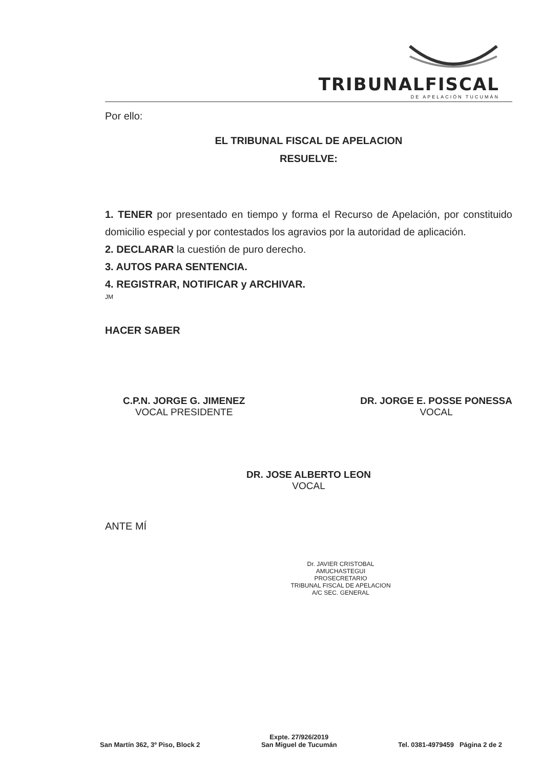TRIBUNALFISCAL
DE APELACIÓN TUCUMÁN
Por ello:
EL TRIBUNAL FISCAL DE APELACION
RESUELVE:
1. TENER por presentado en tiempo y forma el Recurso de Apelación, por constituido domicilio especial y por contestados los agravios por la autoridad de aplicación.
2. DECLARAR la cuestión de puro derecho.
3. AUTOS PARA SENTENCIA.
4. REGISTRAR, NOTIFICAR y ARCHIVAR.
JM
HACER SABER
C.P.N. JORGE G. JIMENEZ
VOCAL PRESIDENTE
DR. JORGE E. POSSE PONESSA
VOCAL
DR. JOSE ALBERTO LEON
VOCAL
ANTE MÍ
Dr. JAVIER CRISTOBAL AMUCHASTEGUI
PROSECRETARIO
TRIBUNAL FISCAL DE APELACION
A/C SEC. GENERAL
San Martín 362, 3º Piso, Block 2
Expte. 27/926/2019
San Miguel de Tucumán
Tel. 0381-4979459 Página 2 de 2